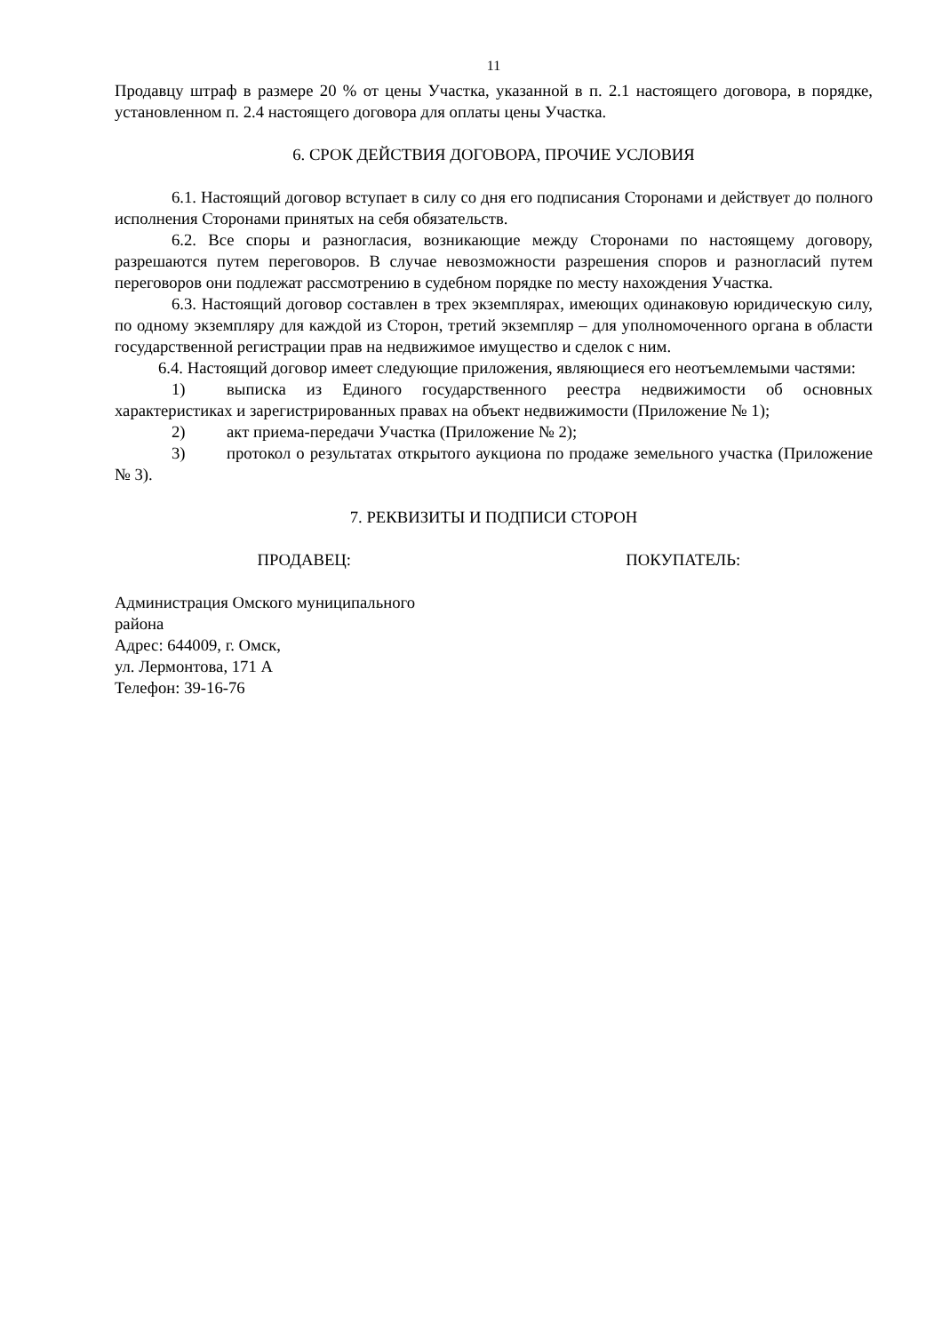11
Продавцу штраф в размере 20 % от цены Участка, указанной в п. 2.1 настоящего договора, в порядке, установленном п. 2.4 настоящего договора для оплаты цены Участка.
6. СРОК ДЕЙСТВИЯ ДОГОВОРА, ПРОЧИЕ УСЛОВИЯ
6.1. Настоящий договор вступает в силу со дня его подписания Сторонами и действует до полного исполнения Сторонами принятых на себя обязательств.
6.2. Все споры и разногласия, возникающие между Сторонами по настоящему договору, разрешаются путем переговоров. В случае невозможности разрешения споров и разногласий путем переговоров они подлежат рассмотрению в судебном порядке по месту нахождения Участка.
6.3. Настоящий договор составлен в трех экземплярах, имеющих одинаковую юридическую силу, по одному экземпляру для каждой из Сторон, третий экземпляр – для уполномоченного органа в области государственной регистрации прав на недвижимое имущество и сделок с ним.
6.4. Настоящий договор имеет следующие приложения, являющиеся его неотъемлемыми частями:
1) выписка из Единого государственного реестра недвижимости об основных характеристиках и зарегистрированных правах на объект недвижимости (Приложение № 1);
2) акт приема-передачи Участка (Приложение № 2);
3) протокол о результатах открытого аукциона по продаже земельного участка (Приложение № 3).
7. РЕКВИЗИТЫ И ПОДПИСИ СТОРОН
ПРОДАВЕЦ: ПОКУПАТЕЛЬ:
Администрация Омского муниципального
района
Адрес: 644009, г. Омск,
ул. Лермонтова, 171 А
Телефон: 39-16-76